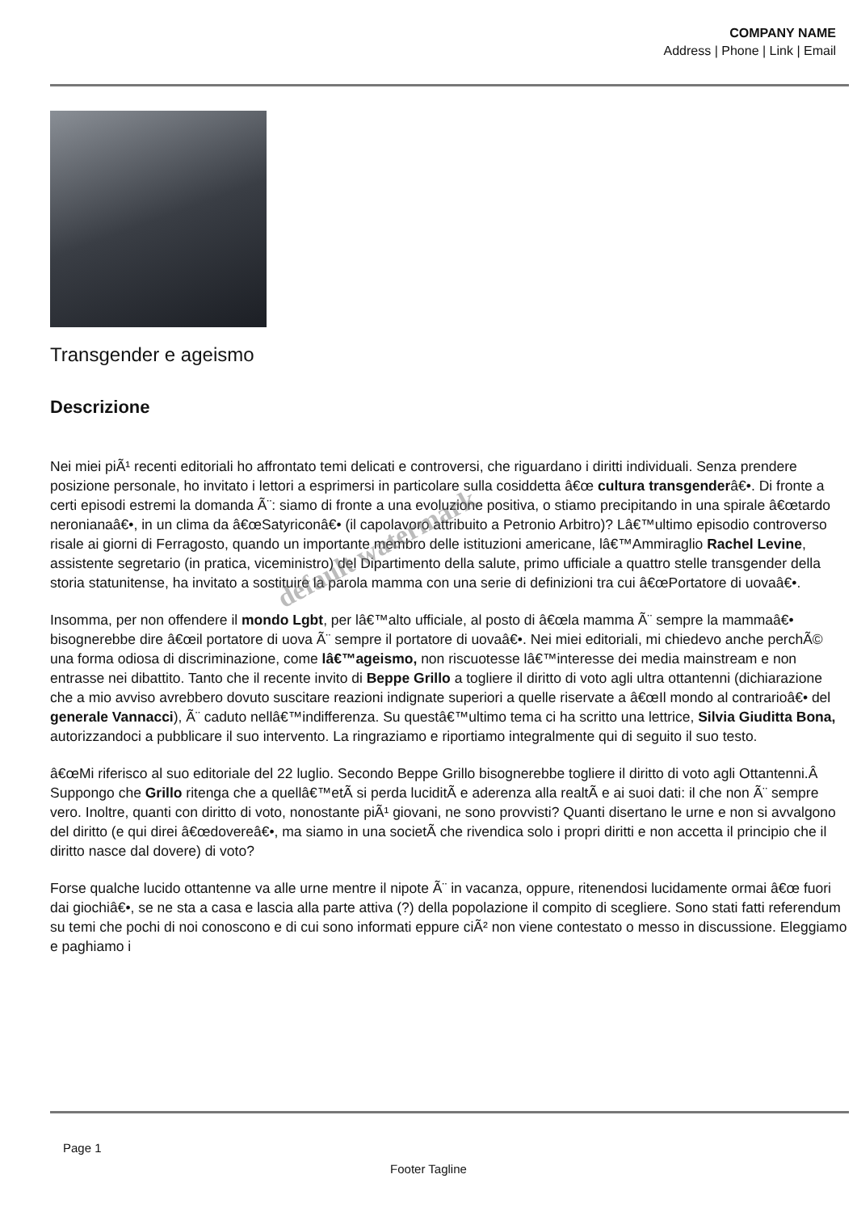COMPANY NAME
Address | Phone | Link | Email
Transgender e ageismo
Descrizione
Nei miei piÃ¹ recenti editoriali ho affrontato temi delicati e controversi, che riguardano i diritti individuali. Senza prendere posizione personale, ho invitato i lettori a esprimersi in particolare sulla cosiddetta â€œ cultura transgenderâ€•. Di fronte a certi episodi estremi la domanda Ã¨: siamo di fronte a una evoluzione positiva, o stiamo precipitando in una spirale â€œtardo neronianaâ€•, in un clima da â€œSatyriconâ€• (il capolavoro attribuito a Petronio Arbitro)? Lâ€™ultimo episodio controverso risale ai giorni di Ferragosto, quando un importante membro delle istituzioni americane, lâ€™Ammiraglio Rachel Levine, assistente segretario (in pratica, viceministro) del Dipartimento della salute, primo ufficiale a quattro stelle transgender della storia statunitense, ha invitato a sostituire la parola mamma con una serie di definizioni tra cui â€œPortatore di uovaâ€•.
Insomma, per non offendere il mondo Lgbt, per lâ€™alto ufficiale, al posto di â€œla mamma Ã¨ sempre la mammaâ€• bisognerebbe dire â€œil portatore di uova Ã¨ sempre il portatore di uovaâ€•. Nei miei editoriali, mi chiedevo anche perchÃ© una forma odiosa di discriminazione, come lâ€™ageismo, non riscuotesse lâ€™interesse dei media mainstream e non entrasse nei dibattito. Tanto che il recente invito di Beppe Grillo a togliere il diritto di voto agli ultra ottantenni (dichiarazione che a mio avviso avrebbero dovuto suscitare reazioni indignate superiori a quelle riservate a â€œIl mondo al contrarioâ€• del generale Vannacci), Ã¨ caduto nellâ€™indifferenza. Su questâ€™ultimo tema ci ha scritto una lettrice, Silvia Giuditta Bona, autorizzandoci a pubblicare il suo intervento. La ringraziamo e riportiamo integralmente qui di seguito il suo testo.
â€œMi riferisco al suo editoriale del 22 luglio. Secondo Beppe Grillo bisognerebbe togliere il diritto di voto agli Ottantenni.Â Suppongo che Grillo ritenga che a quellâ€™etÃ si perda luciditÃ e aderenza alla realtÃ e ai suoi dati: il che non Ã¨ sempre vero. Inoltre, quanti con diritto di voto, nonostante piÃ¹ giovani, ne sono provvisti? Quanti disertano le urne e non si avvalgono del diritto (e qui direi â€œdovereâ€•, ma siamo in una societÃ che rivendica solo i propri diritti e non accetta il principio che il diritto nasce dal dovere) di voto?
Forse qualche lucido ottantenne va alle urne mentre il nipote Ã¨ in vacanza, oppure, ritenendosi lucidamente ormai â€œ fuori dai giochiâ€•, se ne sta a casa e lascia alla parte attiva (?) della popolazione il compito di scegliere. Sono stati fatti referendum su temi che pochi di noi conoscono e di cui sono informati eppure ciÃ² non viene contestato o messo in discussione. Eleggiamo e paghiamo i
default watermark
Page 1
Footer Tagline